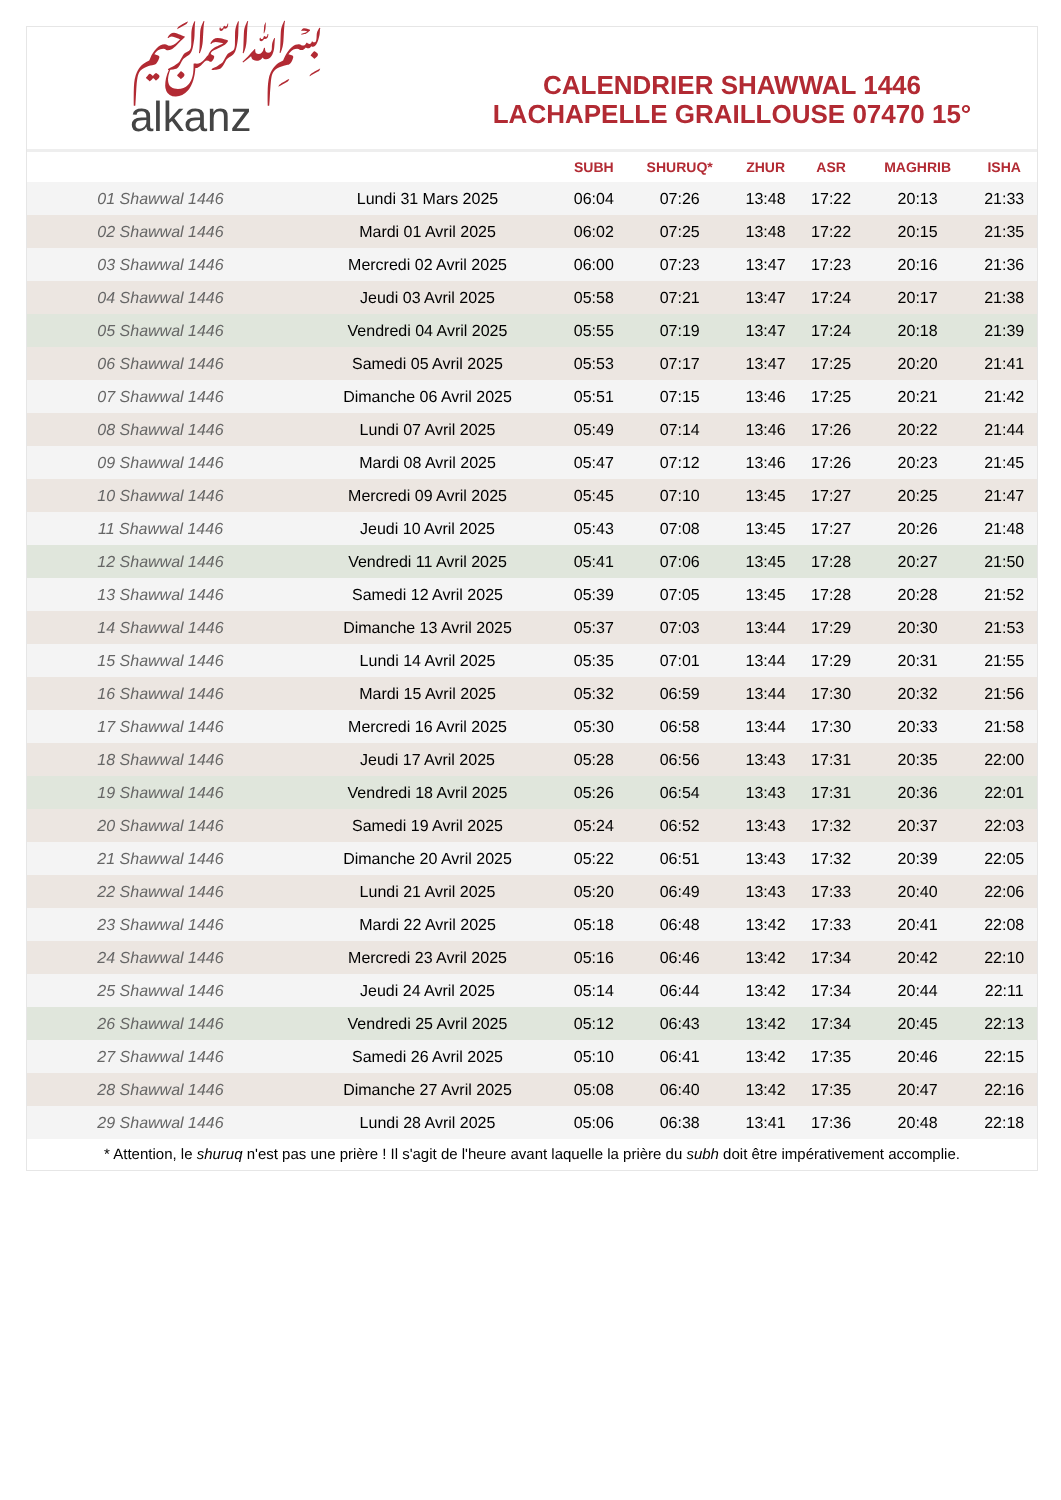﷽
alkanz
CALENDRIER SHAWWAL 1446
LACHAPELLE GRAILLOUSE 07470 15°
| | | SUBH | SHURUQ* | ZHUR | ASR | MAGHRIB | ISHA |
| --- | --- | --- | --- | --- | --- | --- | --- |
| 01 Shawwal 1446 | Lundi 31 Mars 2025 | 06:04 | 07:26 | 13:48 | 17:22 | 20:13 | 21:33 |
| 02 Shawwal 1446 | Mardi 01 Avril 2025 | 06:02 | 07:25 | 13:48 | 17:22 | 20:15 | 21:35 |
| 03 Shawwal 1446 | Mercredi 02 Avril 2025 | 06:00 | 07:23 | 13:47 | 17:23 | 20:16 | 21:36 |
| 04 Shawwal 1446 | Jeudi 03 Avril 2025 | 05:58 | 07:21 | 13:47 | 17:24 | 20:17 | 21:38 |
| 05 Shawwal 1446 | Vendredi 04 Avril 2025 | 05:55 | 07:19 | 13:47 | 17:24 | 20:18 | 21:39 |
| 06 Shawwal 1446 | Samedi 05 Avril 2025 | 05:53 | 07:17 | 13:47 | 17:25 | 20:20 | 21:41 |
| 07 Shawwal 1446 | Dimanche 06 Avril 2025 | 05:51 | 07:15 | 13:46 | 17:25 | 20:21 | 21:42 |
| 08 Shawwal 1446 | Lundi 07 Avril 2025 | 05:49 | 07:14 | 13:46 | 17:26 | 20:22 | 21:44 |
| 09 Shawwal 1446 | Mardi 08 Avril 2025 | 05:47 | 07:12 | 13:46 | 17:26 | 20:23 | 21:45 |
| 10 Shawwal 1446 | Mercredi 09 Avril 2025 | 05:45 | 07:10 | 13:45 | 17:27 | 20:25 | 21:47 |
| 11 Shawwal 1446 | Jeudi 10 Avril 2025 | 05:43 | 07:08 | 13:45 | 17:27 | 20:26 | 21:48 |
| 12 Shawwal 1446 | Vendredi 11 Avril 2025 | 05:41 | 07:06 | 13:45 | 17:28 | 20:27 | 21:50 |
| 13 Shawwal 1446 | Samedi 12 Avril 2025 | 05:39 | 07:05 | 13:45 | 17:28 | 20:28 | 21:52 |
| 14 Shawwal 1446 | Dimanche 13 Avril 2025 | 05:37 | 07:03 | 13:44 | 17:29 | 20:30 | 21:53 |
| 15 Shawwal 1446 | Lundi 14 Avril 2025 | 05:35 | 07:01 | 13:44 | 17:29 | 20:31 | 21:55 |
| 16 Shawwal 1446 | Mardi 15 Avril 2025 | 05:32 | 06:59 | 13:44 | 17:30 | 20:32 | 21:56 |
| 17 Shawwal 1446 | Mercredi 16 Avril 2025 | 05:30 | 06:58 | 13:44 | 17:30 | 20:33 | 21:58 |
| 18 Shawwal 1446 | Jeudi 17 Avril 2025 | 05:28 | 06:56 | 13:43 | 17:31 | 20:35 | 22:00 |
| 19 Shawwal 1446 | Vendredi 18 Avril 2025 | 05:26 | 06:54 | 13:43 | 17:31 | 20:36 | 22:01 |
| 20 Shawwal 1446 | Samedi 19 Avril 2025 | 05:24 | 06:52 | 13:43 | 17:32 | 20:37 | 22:03 |
| 21 Shawwal 1446 | Dimanche 20 Avril 2025 | 05:22 | 06:51 | 13:43 | 17:32 | 20:39 | 22:05 |
| 22 Shawwal 1446 | Lundi 21 Avril 2025 | 05:20 | 06:49 | 13:43 | 17:33 | 20:40 | 22:06 |
| 23 Shawwal 1446 | Mardi 22 Avril 2025 | 05:18 | 06:48 | 13:42 | 17:33 | 20:41 | 22:08 |
| 24 Shawwal 1446 | Mercredi 23 Avril 2025 | 05:16 | 06:46 | 13:42 | 17:34 | 20:42 | 22:10 |
| 25 Shawwal 1446 | Jeudi 24 Avril 2025 | 05:14 | 06:44 | 13:42 | 17:34 | 20:44 | 22:11 |
| 26 Shawwal 1446 | Vendredi 25 Avril 2025 | 05:12 | 06:43 | 13:42 | 17:34 | 20:45 | 22:13 |
| 27 Shawwal 1446 | Samedi 26 Avril 2025 | 05:10 | 06:41 | 13:42 | 17:35 | 20:46 | 22:15 |
| 28 Shawwal 1446 | Dimanche 27 Avril 2025 | 05:08 | 06:40 | 13:42 | 17:35 | 20:47 | 22:16 |
| 29 Shawwal 1446 | Lundi 28 Avril 2025 | 05:06 | 06:38 | 13:41 | 17:36 | 20:48 | 22:18 |
* Attention, le shuruq n'est pas une prière ! Il s'agit de l'heure avant laquelle la prière du subh doit être impérativement accomplie.